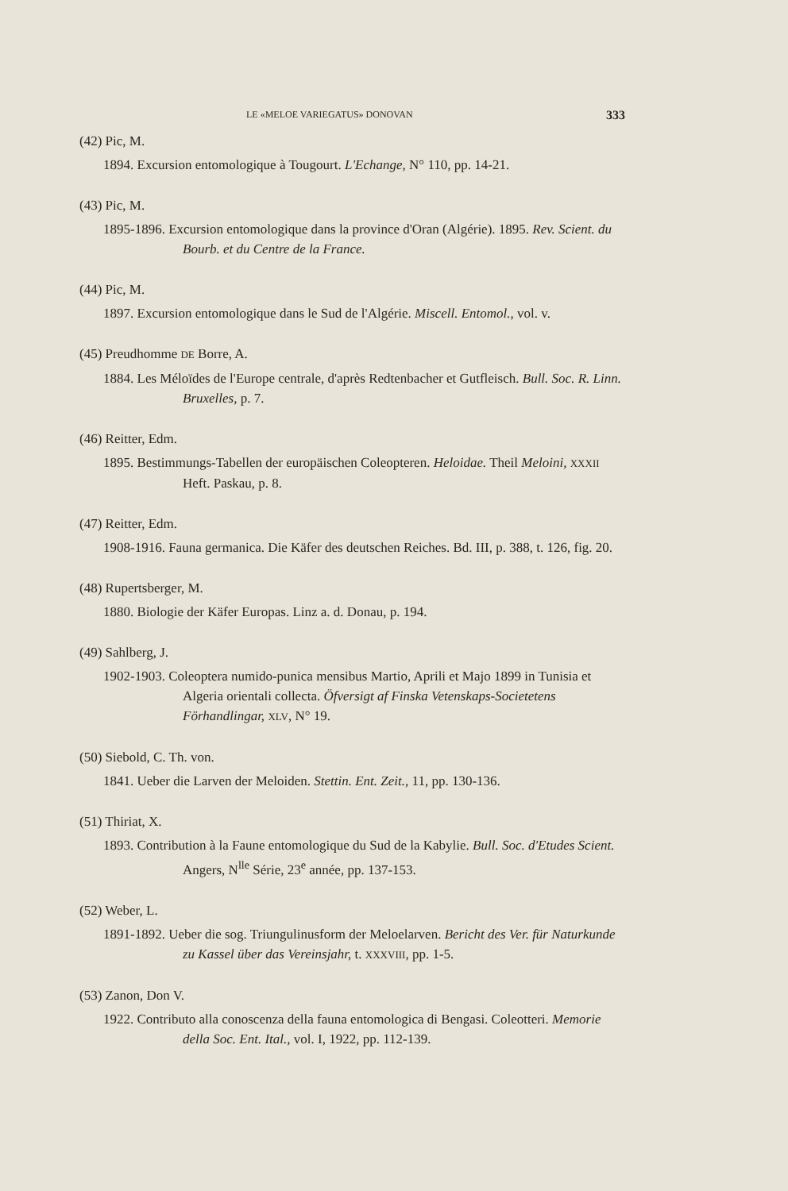LE «MELOE VARIEGATUS» DONOVAN 333
(42) Pic, M.
1894. Excursion entomologique à Tougourt. L'Echange, N° 110, pp. 14-21.
(43) Pic, M.
1895-1896. Excursion entomologique dans la province d'Oran (Algérie). 1895. Rev. Scient. du Bourb. et du Centre de la France.
(44) Pic, M.
1897. Excursion entomologique dans le Sud de l'Algérie. Miscell. Entomol., vol. v.
(45) Preudhomme DE Borre, A.
1884. Les Méloïdes de l'Europe centrale, d'après Redtenbacher et Gutfleisch. Bull. Soc. R. Linn. Bruxelles, p. 7.
(46) Reitter, Edm.
1895. Bestimmungs-Tabellen der europäischen Coleopteren. Heloidae. Theil Meloini, XXXII Heft. Paskau, p. 8.
(47) Reitter, Edm.
1908-1916. Fauna germanica. Die Käfer des deutschen Reiches. Bd. III, p. 388, t. 126, fig. 20.
(48) Rupertsberger, M.
1880. Biologie der Käfer Europas. Linz a. d. Donau, p. 194.
(49) Sahlberg, J.
1902-1903. Coleoptera numido-punica mensibus Martio, Aprili et Majo 1899 in Tunisia et Algeria orientali collecta. Öfversigt af Finska Vetenskaps-Societetens Förhandlingar, XLV, N° 19.
(50) Siebold, C. Th. von.
1841. Ueber die Larven der Meloiden. Stettin. Ent. Zeit., 11, pp. 130-136.
(51) Thiriat, X.
1893. Contribution à la Faune entomologique du Sud de la Kabylie. Bull. Soc. d'Etudes Scient. Angers, N<sup>lle</sup> Série, 23<sup>e</sup> année, pp. 137-153.
(52) Weber, L.
1891-1892. Ueber die sog. Triungulinusform der Meloelarven. Bericht des Ver. für Naturkunde zu Kassel über das Vereinsjahr, t. XXXVIII, pp. 1-5.
(53) Zanon, Don V.
1922. Contributo alla conoscenza della fauna entomologica di Bengasi. Coleotteri. Memorie della Soc. Ent. Ital., vol. I, 1922, pp. 112-139.